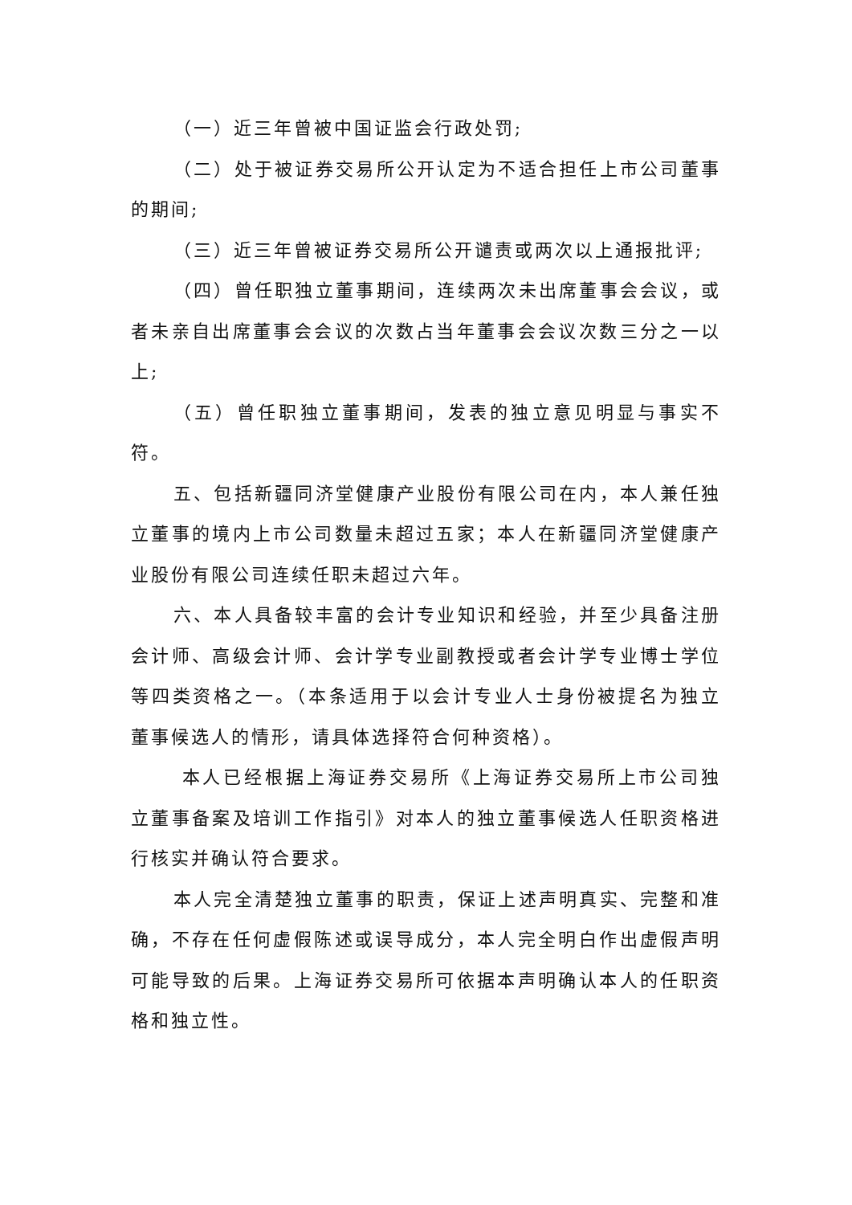（一）近三年曾被中国证监会行政处罚;
（二）处于被证券交易所公开认定为不适合担任上市公司董事的期间;
（三）近三年曾被证券交易所公开谴责或两次以上通报批评;
（四）曾任职独立董事期间，连续两次未出席董事会会议，或者未亲自出席董事会会议的次数占当年董事会会议次数三分之一以上;
（五）曾任职独立董事期间，发表的独立意见明显与事实不符。
五、包括新疆同济堂健康产业股份有限公司在内，本人兼任独立董事的境内上市公司数量未超过五家；本人在新疆同济堂健康产业股份有限公司连续任职未超过六年。
六、本人具备较丰富的会计专业知识和经验，并至少具备注册会计师、高级会计师、会计学专业副教授或者会计学专业博士学位等四类资格之一。（本条适用于以会计专业人士身份被提名为独立董事候选人的情形，请具体选择符合何种资格）。
本人已经根据上海证券交易所《上海证券交易所上市公司独立董事备案及培训工作指引》对本人的独立董事候选人任职资格进行核实并确认符合要求。
本人完全清楚独立董事的职责，保证上述声明真实、完整和准确，不存在任何虚假陈述或误导成分，本人完全明白作出虚假声明可能导致的后果。上海证券交易所可依据本声明确认本人的任职资格和独立性。